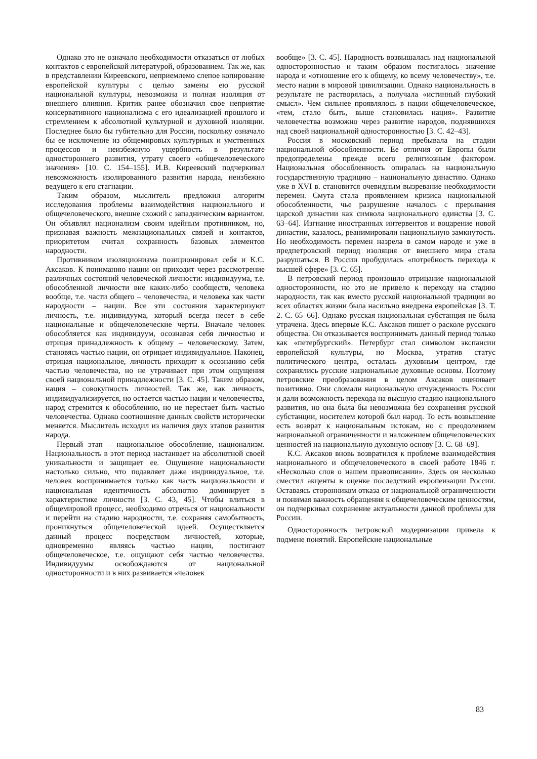Однако это не означало необходимости отказаться от любых контактов с европейской литературой, образованием. Так же, как в представлении Киреевского, неприемлемо слепое копирование европейской культуры с целью замены ею русской национальной культуры, невозможна и полная изоляция от внешнего влияния. Критик ранее обозначил свое неприятие консервативного национализма с его идеализацией прошлого и стремлением к абсолютной культурной и духовной изоляции. Последнее было бы губительно для России, поскольку означало бы ее исключение из общемировых культурных и умственных процессов и неизбежную ущербность в результате одностороннего развития, утрату своего «общечеловеческого значения» [10. С. 154–155]. И.В. Киреевский подчеркивал невозможность изолированного развития народа, неизбежно ведущего к его стагнации.
Таким образом, мыслитель предложил алгоритм исследования проблемы взаимодействия национального и общечеловеческого, внешне схожий с западническим вариантом. Он объявлял национализм своим идейным противником, но, признавая важность межнациональных связей и контактов, приоритетом считал сохранность базовых элементов народности.
Противником изоляционизма позиционировал себя и К.С. Аксаков. К пониманию нации он приходит через рассмотрение различных состояний человеческой личности: индивидуума, т.е. обособленной личности вне каких-либо сообществ, человека вообще, т.е. части общего – человечества, и человека как части народности – нации. Все эти состояния характеризуют личность, т.е. индивидуума, который всегда несет в себе национальные и общечеловеческие черты. Вначале человек обособляется как индивидуум, осознавая себя личностью и отрицая принадлежность к общему – человеческому. Затем, становясь частью нации, он отрицает индивидуальное. Наконец, отрицая национальное, личность приходит к осознанию себя частью человечества, но не утрачивает при этом ощущения своей национальной принадлежности [3. С. 45]. Таким образом, нация – совокупность личностей. Так же, как личность, индивидуализируется, но остается частью нации и человечества, народ стремится к обособлению, но не перестает быть частью человечества. Однако соотношение данных свойств исторически меняется. Мыслитель исходил из наличия двух этапов развития народа.
Первый этап – национальное обособление, национализм. Национальность в этот период настаивает на абсолютной своей уникальности и защищает ее. Ощущение национальности настолько сильно, что подавляет даже индивидуальное, т.е. человек воспринимается только как часть национальности и национальная идентичность абсолютно доминирует в характеристике личности [3. С. 43, 45]. Чтобы влиться в общемировой процесс, необходимо отречься от национальности и перейти на стадию народности, т.е. сохраняя самобытность, проникнуться общечеловеческой идеей. Осуществляется данный процесс посредством личностей, которые, одновременно являясь частью нации, постигают общечеловеческое, т.е. ощущают себя частью человечества. Индивидуумы освобождаются от национальной односторонности и в них развивается «человек
вообще» [3. С. 45]. Народность возвышалась над национальной односторонностью и таким образом постигалось значение народа и «отношение его к общему, ко всему человечеству», т.е. место нации в мировой цивилизации. Однако национальность в результате не растворялась, а получала «истинный глубокий смысл». Чем сильнее проявлялось в нации общечеловеческое, «тем, стало быть, выше становилась нация». Развитие человечества возможно через развитие народов, поднявшихся над своей национальной односторонностью [3. С. 42–43].
Россия в московский период пребывала на стадии национальной обособленности. Ее отличия от Европы были предопределены прежде всего религиозным фактором. Национальная обособленность опиралась на национальную государственную традицию – национальную династию. Однако уже в XVI в. становится очевидным вызревание необходимости перемен. Смута стала проявлением кризиса национальной обособленности, чье разрушение началось с прерывания царской династии как символа национального единства [3. С. 63–64]. Изгнание иностранных интервентов и воцарение новой династии, казалось, реанимировали национальную замкнутость. Но необходимость перемен назрела в самом народе и уже в предпетровский период изоляция от внешнего мира стала разрушаться. В России пробудилась «потребность перехода к высшей сфере» [3. С. 65].
В петровский период произошло отрицание национальной односторонности, но это не привело к переходу на стадию народности, так как вместо русской национальной традиции во всех областях жизни была насильно внедрена европейская [3. Т. 2. С. 65–66]. Однако русская национальная субстанция не была утрачена. Здесь впервые К.С. Аксаков пишет о расколе русского общества. Он отказывается воспринимать данный период только как «петербургский». Петербург стал символом экспансии европейской культуры, но Москва, утратив статус политического центра, осталась духовным центром, где сохранялись русские национальные духовные основы. Поэтому петровские преобразования в целом Аксаков оценивает позитивно. Они сломали национальную отчужденность России и дали возможность перехода на высшую стадию национального развития, но она была бы невозможна без сохранения русской субстанции, носителем которой был народ. То есть возвышение есть возврат к национальным истокам, но с преодолением национальной ограниченности и наложением общечеловеческих ценностей на национальную духовную основу [3. С. 68–69].
К.С. Аксаков вновь возвратился к проблеме взаимодействия национального и общечеловеческого в своей работе 1846 г. «Несколько слов о нашем правописании». Здесь он несколько сместил акценты в оценке последствий европеизации России. Оставаясь сторонником отказа от национальной ограниченности и понимая важность обращения к общечеловеческим ценностям, он подчеркивал сохранение актуальности данной проблемы для России.
Односторонность петровской модернизации привела к подмене понятий. Европейские национальные
83